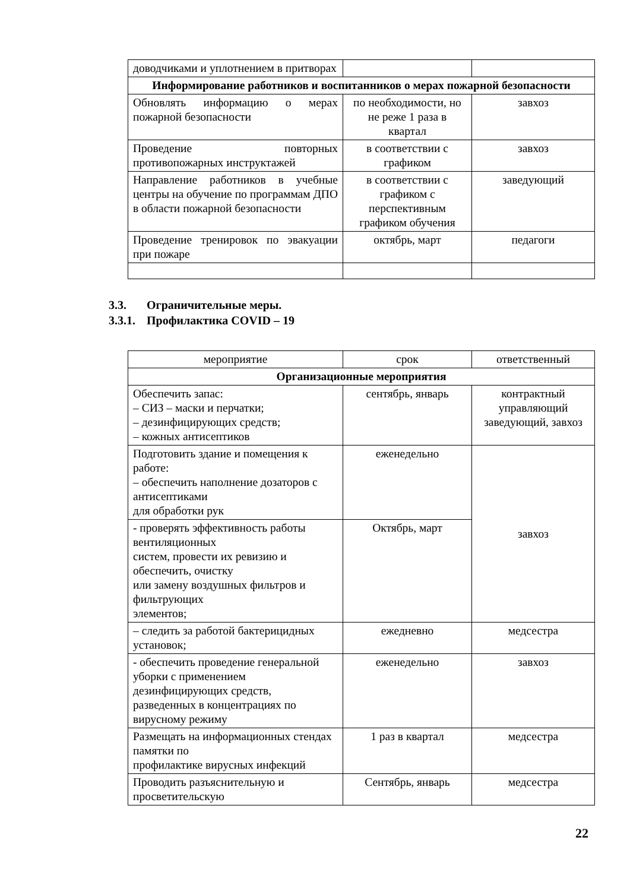| доводчиками и уплотнением в притворах | | |
| Информирование работников и воспитанников о мерах пожарной безопасности | | |
| Обновлять информацию о мерах пожарной безопасности | по необходимости, но не реже 1 раза в квартал | завхоз |
| Проведение повторных противопожарных инструктажей | в соответствии с графиком | завхоз |
| Направление работников в учебные центры на обучение по программам ДПО в области пожарной безопасности | в соответствии с графиком с перспективным графиком обучения | заведующий |
| Проведение тренировок по эвакуации при пожаре | октябрь, март | педагоги |
3.3. Ограничительные меры.
3.3.1. Профилактика COVID – 19
| мероприятие | срок | ответственный |
| Организационные мероприятия | | |
| Обеспечить запас: – СИЗ – маски и перчатки; – дезинфицирующих средств; – кожных антисептиков | сентябрь, январь | контрактный управляющий заведующий, завхоз |
| Подготовить здание и помещения к работе: – обеспечить наполнение дозаторов с антисептиками для обработки рук | еженедельно | завхоз |
| - проверять эффективность работы вентиляционных систем, провести их ревизию и обеспечить, очистку или замену воздушных фильтров и фильтрующих элементов; | Октябрь, март | |
| – следить за работой бактерицидных установок; | ежедневно | медсестра |
| - обеспечить проведение генеральной уборки с применением дезинфицирующих средств, разведенных в концентрациях по вирусному режиму | еженедельно | завхоз |
| Размещать на информационных стендах памятки по профилактике вирусных инфекций | 1 раз в квартал | медсестра |
| Проводить разъяснительную и просветительскую | Сентябрь, январь | медсестра |
22